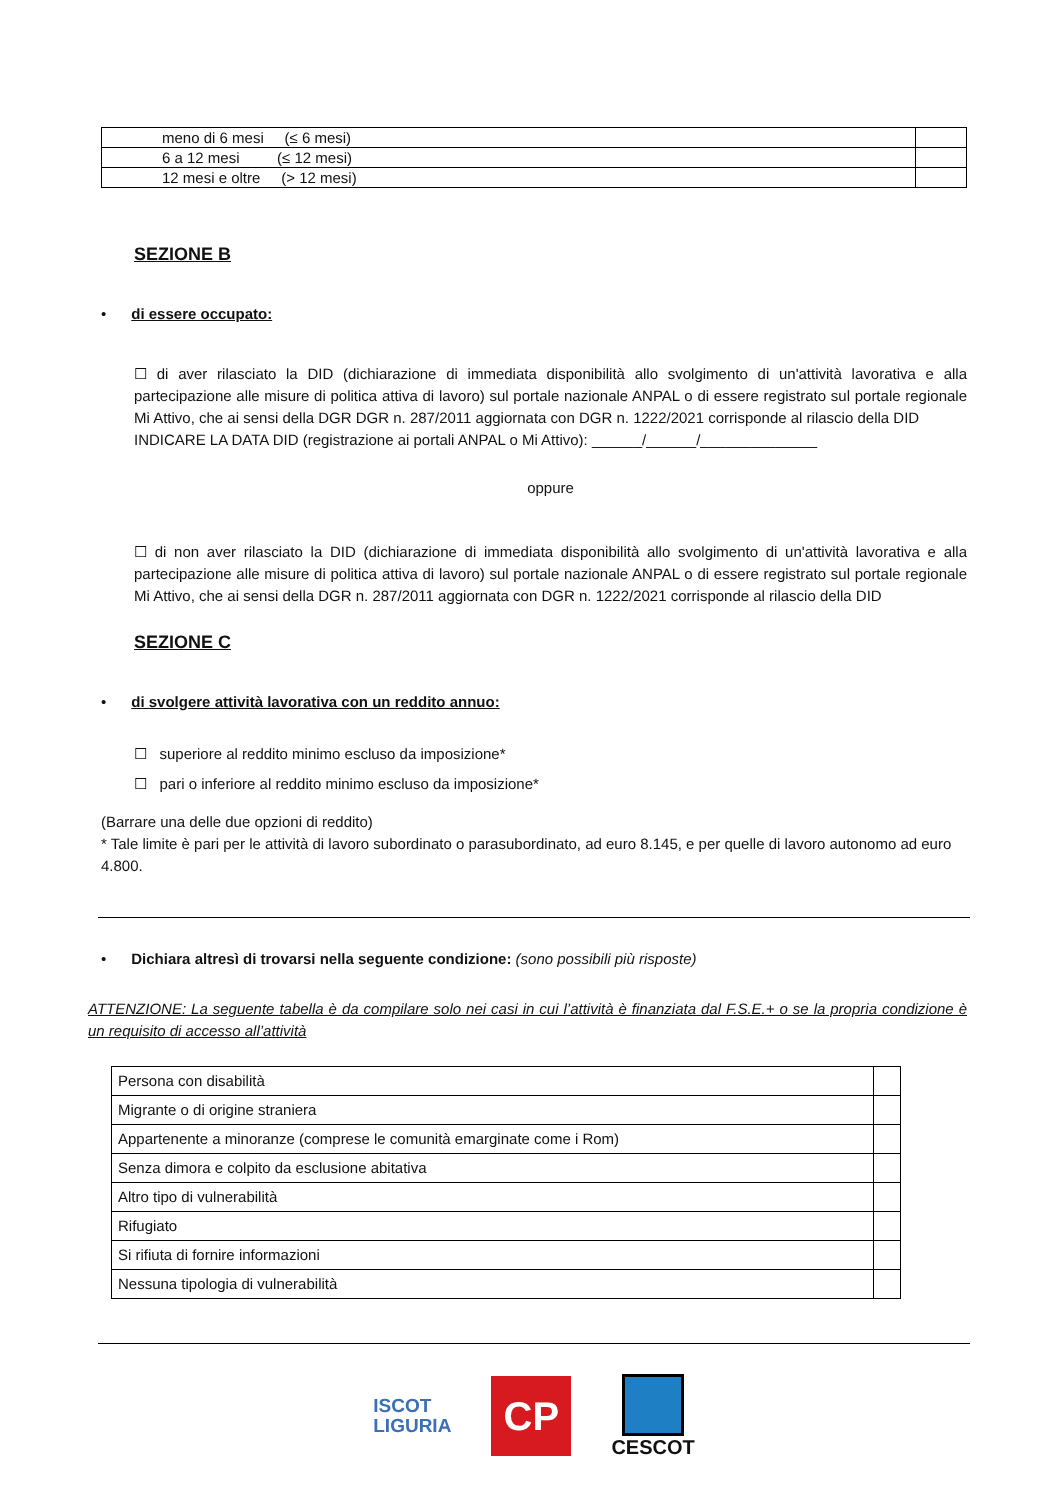| meno di 6 mesi (≤ 6 mesi) | |
| 6 a 12 mesi (≤ 12 mesi) | |
| 12 mesi e oltre (> 12 mesi) | |
SEZIONE B
• di essere occupato:
☐ di aver rilasciato la DID (dichiarazione di immediata disponibilità allo svolgimento di un'attività lavorativa e alla partecipazione alle misure di politica attiva di lavoro) sul portale nazionale ANPAL o di essere registrato sul portale regionale Mi Attivo, che ai sensi della DGR DGR n. 287/2011 aggiornata con DGR n. 1222/2021 corrisponde al rilascio della DID
INDICARE LA DATA DID (registrazione ai portali ANPAL o Mi Attivo): ______/______/______________
oppure
☐ di non aver rilasciato la DID (dichiarazione di immediata disponibilità allo svolgimento di un'attività lavorativa e alla partecipazione alle misure di politica attiva di lavoro) sul portale nazionale ANPAL o di essere registrato sul portale regionale Mi Attivo, che ai sensi della DGR n. 287/2011 aggiornata con DGR n. 1222/2021 corrisponde al rilascio della DID
SEZIONE C
• di svolgere attività lavorativa con un reddito annuo:
☐ superiore al reddito minimo escluso da imposizione*
☐ pari o inferiore al reddito minimo escluso da imposizione*
(Barrare una delle due opzioni di reddito)
* Tale limite è pari per le attività di lavoro subordinato o parasubordinato, ad euro 8.145, e per quelle di lavoro autonomo ad euro 4.800.
• Dichiara altresì di trovarsi nella seguente condizione: (sono possibili più risposte)
ATTENZIONE: La seguente tabella è da compilare solo nei casi in cui l’attività è finanziata dal F.S.E.+ o se la propria condizione è un requisito di accesso all’attività
| Persona con disabilità | |
| Migrante o di origine straniera | |
| Appartenente a minoranze (comprese le comunità emarginate come i Rom) | |
| Senza dimora e colpito da esclusione abitativa | |
| Altro tipo di vulnerabilità | |
| Rifugiato | |
| Si rifiuta di fornire informazioni | |
| Nessuna tipologia di vulnerabilità | |
ISCOT
LIGURIA
CP
CESCOT